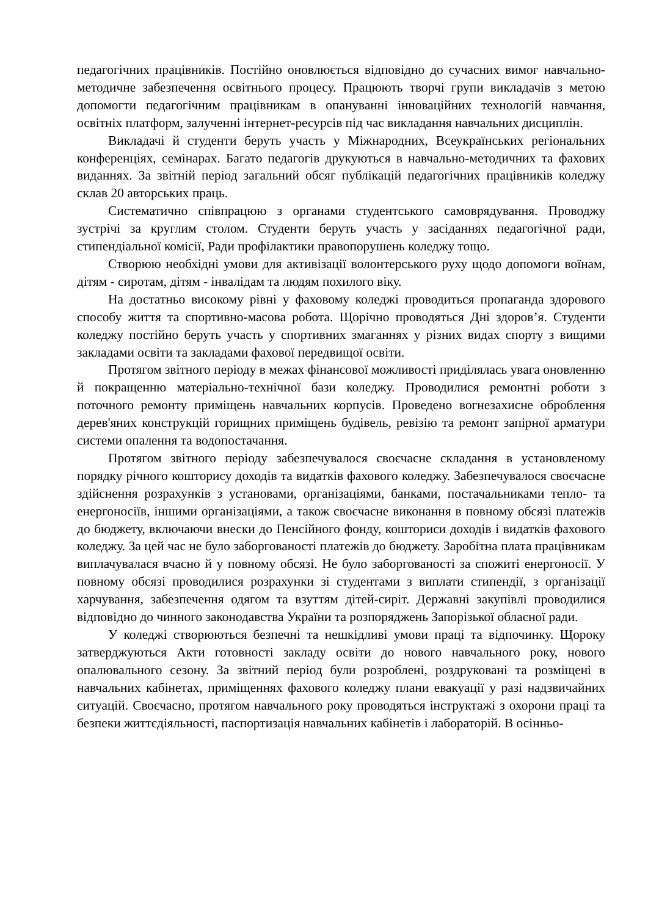педагогічних працівників. Постійно оновлюється відповідно до сучасних вимог навчально-методичне забезпечення освітнього процесу. Працюють творчі групи викладачів з метою допомогти педагогічним працівникам в опануванні інноваційних технологій навчання, освітніх платформ, залученні інтернет-ресурсів під час викладання навчальних дисциплін.
Викладачі й студенти беруть участь у Міжнародних, Всеукраїнських регіональних конференціях, семінарах. Багато педагогів друкуються в навчально-методичних та фахових виданнях. За звітній період загальний обсяг публікацій педагогічних працівників коледжу склав 20 авторських праць.
Систематично співпрацюю з органами студентського самоврядування. Проводжу зустрічі за круглим столом. Студенти беруть участь у засіданнях педагогічної ради, стипендіальної комісії, Ради профілактики правопорушень коледжу тощо.
Створюю необхідні умови для активізації волонтерського руху щодо допомоги воїнам, дітям - сиротам, дітям - інвалідам та людям похилого віку.
На достатньо високому рівні у фаховому коледжі проводиться пропаганда здорового способу життя та спортивно-масова робота. Щорічно проводяться Дні здоров’я. Студенти коледжу постійно беруть участь у спортивних змаганнях у різних видах спорту з вищими закладами освіти та закладами фахової передвищої освіти.
Протягом звітного періоду в межах фінансової можливості приділялась увага оновленню й покращенню матеріально-технічної бази коледжу. Проводилися ремонтні роботи з поточного ремонту приміщень навчальних корпусів. Проведено вогнезахисне оброблення дерев'яних конструкцій горищних приміщень будівель, ревізію та ремонт запірної арматури системи опалення та водопостачання.
Протягом звітного періоду забезпечувалося своєчасне складання в установленому порядку річного кошторису доходів та видатків фахового коледжу. Забезпечувалося своєчасне здійснення розрахунків з установами, організаціями, банками, постачальниками тепло- та енергоносіїв, іншими організаціями, а також своєчасне виконання в повному обсязі платежів до бюджету, включаючи внески до Пенсійного фонду, кошториси доходів і видатків фахового коледжу. За цей час не було заборгованості платежів до бюджету. Заробітна плата працівникам виплачувалася вчасно й у повному обсязі. Не було заборгованості за спожиті енергоносії. У повному обсязі проводилися розрахунки зі студентами з виплати стипендії, з організації харчування, забезпечення одягом та взуттям дітей-сиріт. Державні закупівлі проводилися відповідно до чинного законодавства України та розпоряджень Запорізької обласної ради.
У коледжі створюються безпечні та нешкідливі умови праці та відпочинку. Щороку затверджуються Акти готовності закладу освіти до нового навчального року, нового опалювального сезону. За звітний період були розроблені, роздруковані та розміщені в навчальних кабінетах, приміщеннях фахового коледжу плани евакуації у разі надзвичайних ситуацій. Своєчасно, протягом навчального року проводяться інструктажі з охорони праці та безпеки життєдіяльності, паспортизація навчальних кабінетів і лабораторій. В осінньо-